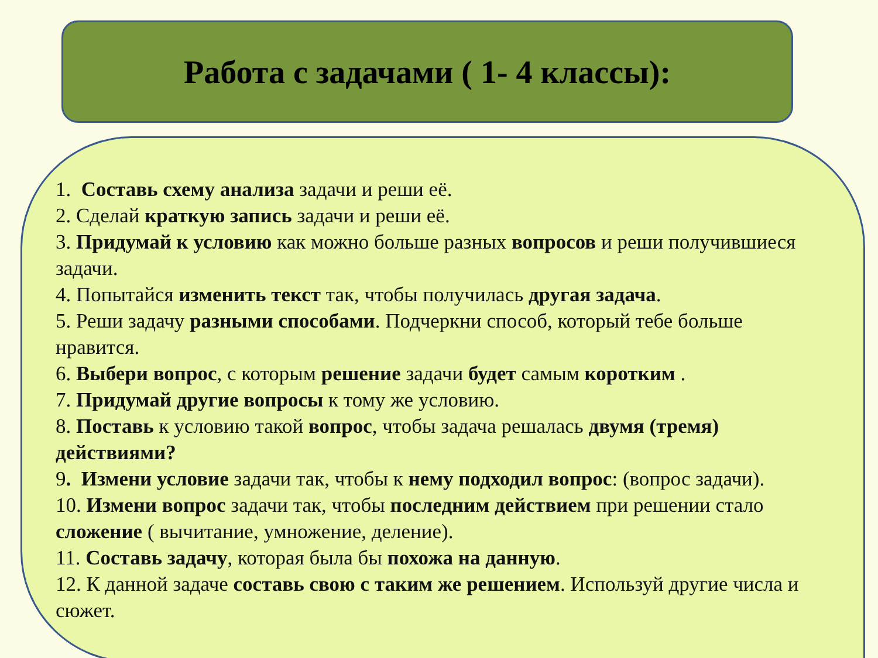Работа с задачами ( 1- 4 классы):
1. Составь схему анализа задачи и реши её.
2. Сделай краткую запись задачи и реши её.
3. Придумай к условию как можно больше разных вопросов и реши получившиеся задачи.
4. Попытайся изменить текст так, чтобы получилась другая задача.
5. Реши задачу разными способами. Подчеркни способ, который тебе больше нравится.
6. Выбери вопрос, с которым решение задачи будет самым коротким .
7. Придумай другие вопросы к тому же условию.
8. Поставь к условию такой вопрос, чтобы задача решалась двумя (тремя) действиями?
9. Измени условие задачи так, чтобы к нему подходил вопрос: (вопрос задачи).
10. Измени вопрос задачи так, чтобы последним действием при решении стало сложение ( вычитание, умножение, деление).
11. Составь задачу, которая была бы похожа на данную.
12. К данной задаче составь свою с таким же решением. Используй другие числа и сюжет.